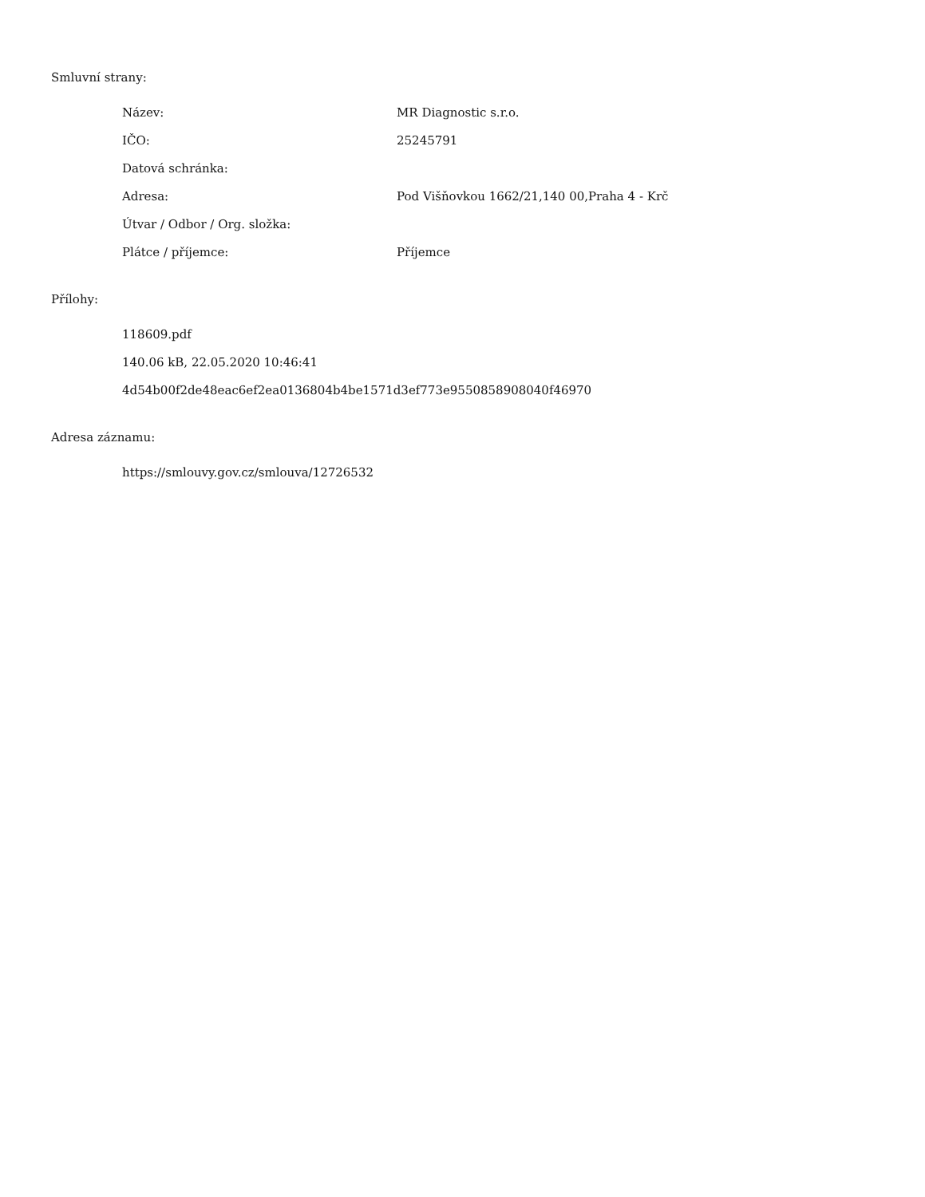Smluvní strany:
| Název: | MR Diagnostic s.r.o. |
| IČO: | 25245791 |
| Datová schránka: | |
| Adresa: | Pod Višňovkou 1662/21,140 00,Praha 4 - Krč |
| Útvar / Odbor / Org. složka: | |
| Plátce / příjemce: | Příjemce |
Přílohy:
118609.pdf
140.06 kB, 22.05.2020 10:46:41
4d54b00f2de48eac6ef2ea0136804b4be1571d3ef773e9550858908040f46970
Adresa záznamu:
https://smlouvy.gov.cz/smlouva/12726532